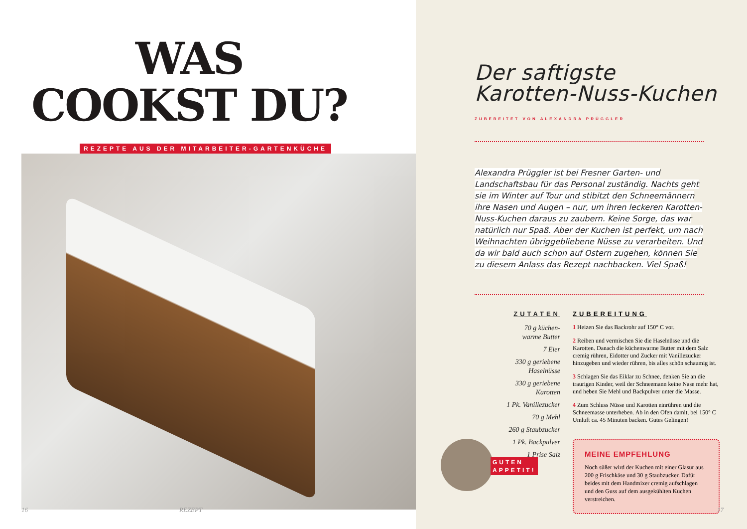WAS
COOKST DU?
REZEPTE AUS DER MITARBEITER-GARTENKÜCHE
16 REZEPT
Der saftigste
Karotten-Nuss-Kuchen
ZUBEREITET VON ALEXANDRA PRÜGGLER
Alexandra Prüggler ist bei Fresner Garten- und Landschaftsbau für das Personal zuständig. Nachts geht sie im Winter auf Tour und stibitzt den Schneemännern ihre Nasen und Augen – nur, um ihren leckeren Karotten-Nuss-Kuchen daraus zu zaubern. Keine Sorge, das war natürlich nur Spaß. Aber der Kuchen ist perfekt, um nach Weihnachten übriggebliebene Nüsse zu verarbeiten. Und da wir bald auch schon auf Ostern zugehen, können Sie zu diesem Anlass das Rezept nachbacken. Viel Spaß!
ZUTATEN
70 g küchen-
warme Butter
7 Eier
330 g geriebene
Haselnüsse
330 g geriebene
Karotten
1 Pk. Vanillezucker
70 g Mehl
260 g Staubzucker
1 Pk. Backpulver
1 Prise Salz
ZUBEREITUNG
1 Heizen Sie das Backrohr auf 150° C vor.
2 Reiben und vermischen Sie die Haselnüsse und die Karotten. Danach die küchenwarme Butter mit dem Salz cremig rühren, Eidotter und Zucker mit Vanillezucker hinzugeben und wieder rühren, bis alles schön schaumig ist.
3 Schlagen Sie das Eiklar zu Schnee, denken Sie an die traurigen Kinder, weil der Schneemann keine Nase mehr hat, und heben Sie Mehl und Backpulver unter die Masse.
4 Zum Schluss Nüsse und Karotten einrühren und die Schneemasse unterheben. Ab in den Ofen damit, bei 150° C Umluft ca. 45 Minuten backen. Gutes Gelingen!
MEINE EMPFEHLUNG
Noch süßer wird der Kuchen mit einer Glasur aus 200 g Frischkäse und 30 g Staubzucker. Dafür beides mit dem Handmixer cremig aufschlagen und den Guss auf dem ausgekühlten Kuchen verstreichen.
17
GUTEN
APPETIT!